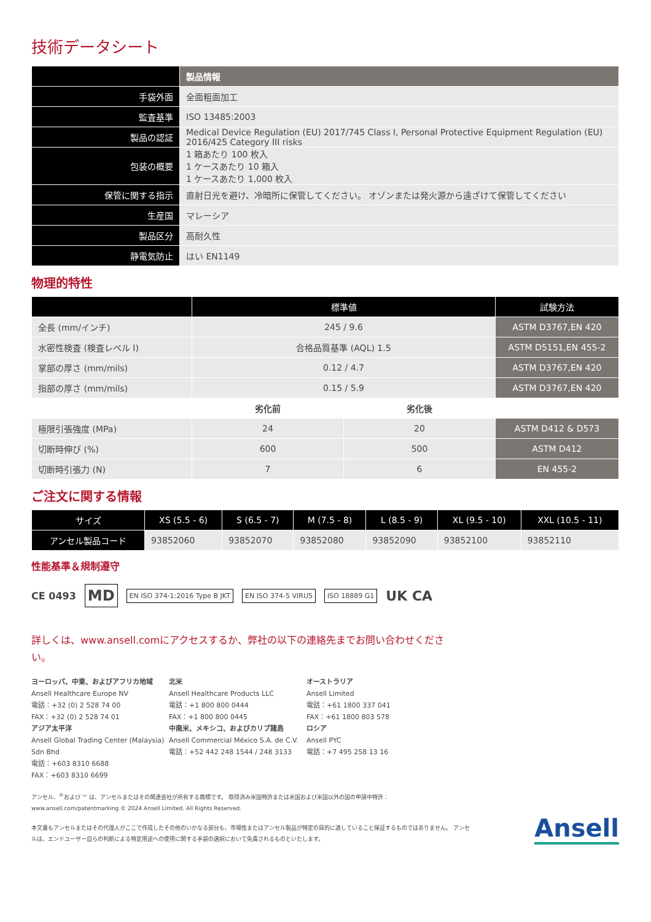技術データシート
| | 製品情報 |
| --- | --- |
| 手袋外面 | 全面粗面加工 |
| 監査基準 | ISO 13485:2003 |
| 製品の認証 | Medical Device Regulation (EU) 2017/745 Class I, Personal Protective Equipment Regulation (EU) 2016/425 Category III risks |
| 包装の概要 | 1 箱あたり 100 枚入 1 ケースあたり 10 箱入 1 ケースあたり 1,000 枚入 |
| 保管に関する指示 | 直射日光を避け、冷暗所に保管してください。 オゾンまたは発火源から遠ざけて保管してください |
| 生産国 | マレーシア |
| 製品区分 | 高耐久性 |
| 静電気防止 | はい EN1149 |
物理的特性
| | 標準値 | | 試験方法 |
| --- | --- | --- | --- |
| 全長 (mm/インチ) | 245 / 9.6 | | ASTM D3767,EN 420 |
| 水密性検査 (検査レベル I) | 合格品質基準 (AQL) 1.5 | | ASTM D5151,EN 455-2 |
| 掌部の厚さ (mm/mils) | 0.12 / 4.7 | | ASTM D3767,EN 420 |
| 指部の厚さ (mm/mils) | 0.15 / 5.9 | | ASTM D3767,EN 420 |
| | 劣化前 | 劣化後 | |
| 極限引張強度 (MPa) | 24 | 20 | ASTM D412 & D573 |
| 切断時伸び (%) | 600 | 500 | ASTM D412 |
| 切断時引張力 (N) | 7 | 6 | EN 455-2 |
ご注文に関する情報
| サイズ | XS (5.5 - 6) | S (6.5 - 7) | M (7.5 - 8) | L (8.5 - 9) | XL (9.5 - 10) | XXL (10.5 - 11) |
| --- | --- | --- | --- | --- | --- | --- |
| アンセル製品コード | 93852060 | 93852070 | 93852080 | 93852090 | 93852100 | 93852110 |
性能基準＆規制遵守
CE 0493 MD EN ISO 374-1:2016 Type B JKT EN ISO 374-5 VIRUS ISO 18889 G1 UK CA
詳しくは、www.ansell.comにアクセスするか、弊社の以下の連絡先までお問い合わせください。
ヨーロッパ、中東、およびアフリカ地域
Ansell Healthcare Europe NV
電話：+32 (0) 2 528 74 00
FAX：+32 (0) 2 528 74 01
アジア太平洋
Ansell Global Trading Center (Malaysia) Sdn Bhd
電話：+603 8310 6688
FAX：+603 8310 6699
北米
Ansell Healthcare Products LLC
電話：+1 800 800 0444
FAX：+1 800 800 0445
中南米、メキシコ、およびカリブ諸島
Ansell Commercial México S.A. de C.V.
電話：+52 442 248 1544 / 248 3133
オーストラリア
Ansell Limited
電話：+61 1800 337 041
FAX：+61 1800 803 578
ロシア
Ansell PYC
電話：+7 495 258 13 16
アンセル、<sup>®</sup>および ™ は、アンセルまたはその関連会社が所有する商標です。 取得済み米国特許または米国および米国以外の国の申請中特許：
www.ansell.com/patentmarking © 2024 Ansell Limited. All Rights Reserved.
本文書もアンセルまたはその代理人がここで作成したその他のいかなる部分も、市場性またはアンセル製品が特定の目的に適していること保証するものではありません。 アンセルは、エンドユーザー自らの判断による特定用途への使用に関する手袋の選択において免責されるものといたします。
Ansell